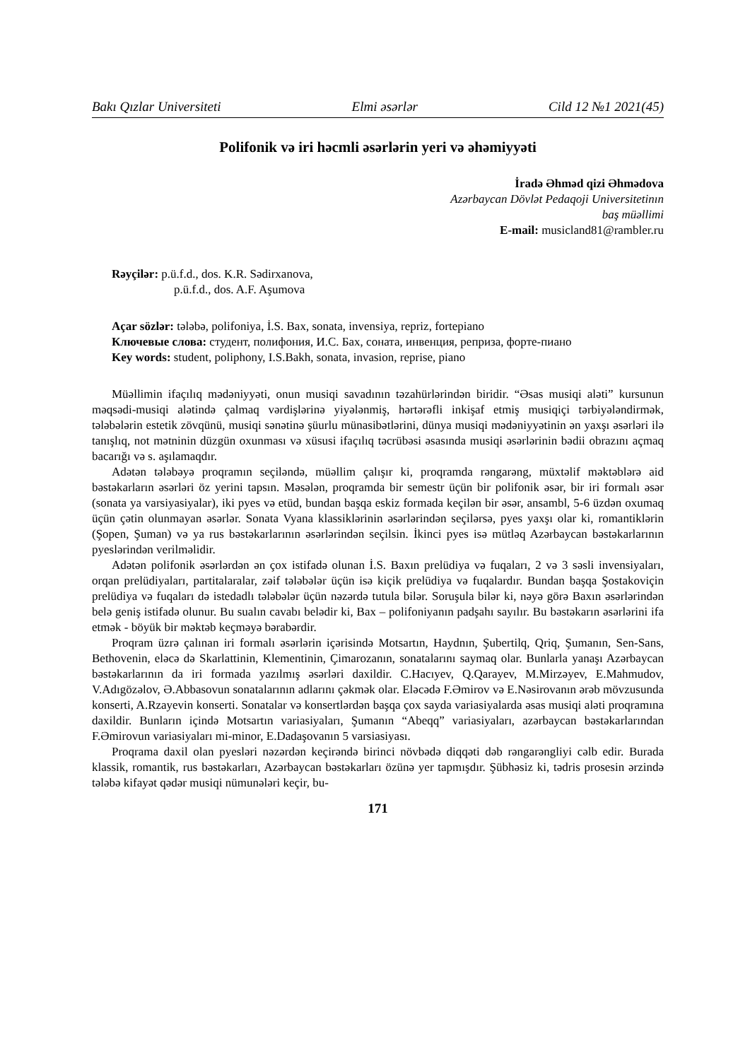Bakı Qızlar Universiteti Elmi əsərlər Cild 12 №1 2021(45)
Polifonik və iri həcmli əsərlərin yeri və əhəmiyyəti
İradə Əhməd qizi Əhmədova
Azərbaycan Dövlət Pedaqoji Universitetinın
baş müəllimi
E-mail: musicland81@rambler.ru
Rəyçilər: p.ü.f.d., dos. K.R. Sədirxanova,
p.ü.f.d., dos. A.F. Aşumova
Açar sözlər: tələbə, polifoniya, İ.S. Bax, sonata, invensiya, repriz, fortepiano
Ключевые слова: студент, полифония, И.С. Бах, соната, инвенция, реприза, форте-пиано
Key words: student, poliphony, I.S.Bakh, sonata, invasion, reprise, piano
Müəllimin ifaçılıq mədəniyyəti, onun musiqi savadının təzahürlərindən biridir. “Əsas musiqi aləti” kursunun məqsədi-musiqi alətində çalmaq vərdişlərinə yiyələnmiş, hərtərəfli inkişaf etmiş musiqiçi tərbiyələndirmək, tələbələrin estetik zövqünü, musiqi sənətinə şüurlu münasibətlərini, dünya musiqi mədəniyyətinin ən yaxşı əsərləri ilə tanışlıq, not mətninin düzgün oxunması və xüsusi ifaçılıq təcrübəsi əsasında musiqi əsərlərinin bədii obrazını açmaq bacarığı və s. aşılamaqdır.
Adətən tələbəyə proqramın seçiləndə, müəllim çalışır ki, proqramda rəngarəng, müxtəlif məktəblərə aid bəstəkarların əsərləri öz yerini tapsın. Məsələn, proqramda bir semestr üçün bir polifonik əsər, bir iri formalı əsər (sonata ya varsiyasiyalar), iki pyes və etüd, bundan başqa eskiz formada keçilən bir əsər, ansambl, 5-6 üzdən oxumaq üçün çətin olunmayan əsərlər. Sonata Vyana klassiklərinin əsərlərindən seçilərsə, pyes yaxşı olar ki, romantiklərin (Şopen, Şuman) və ya rus bəstəkarlarının əsərlərindən seçilsin. İkinci pyes isə mütləq Azərbaycan bəstəkarlarının pyeslərindən verilməlidir.
Adətən polifonik əsərlərdən ən çox istifadə olunan İ.S. Baxın prelüdiya və fuqaları, 2 və 3 səsli invensiyaları, orqan prelüdiyaları, partitalaralar, zəif tələbələr üçün isə kiçik prelüdiya və fuqalardır. Bundan başqa Şostakoviçin prelüdiya və fuqaları də istedadlı tələbələr üçün nəzərdə tutula bilər. Soruşula bilər ki, nəyə görə Baxın əsərlərindən belə geniş istifadə olunur. Bu sualın cavabı belədir ki, Bax – polifoniyanın padşahı sayılır. Bu bəstəkarın əsərlərini ifa etmək - böyük bir məktəb keçməyə bərabərdir.
Proqram üzrə çalınan iri formalı əsərlərin içərisində Motsartın, Haydnın, Şubertilq, Qriq, Şumanın, Sen-Sans, Bethovenin, eləcə də Skarlattinin, Klementinin, Çimarozanın, sonatalarını saymaq olar. Bunlarla yanaşı Azərbaycan bəstəkarlarının da iri formada yazılmış əsərləri daxildir. C.Hacıyev, Q.Qarayev, M.Mirzəyev, E.Mahmudov, V.Adıgözəlov, Ə.Abbasovun sonatalarının adlarını çəkmək olar. Eləcədə F.Əmirov və E.Nəsirovanın ərəb mövzusunda konserti, A.Rzayevin konserti. Sonatalar və konsertlərdən başqa çox sayda variasiyalarda əsas musiqi aləti proqramına daxildir. Bunların içində Motsartın variasiyaları, Şumanın “Abeqq” variasiyaları, azərbaycan bəstəkarlarından F.Əmirovun variasiyaları mi-minor, E.Dadaşovanın 5 varsiasiyası.
Proqrama daxil olan pyesləri nəzərdən keçirəndə birinci növbədə diqqəti dəb rəngarəngliyi cəlb edir. Burada klassik, romantik, rus bəstəkarları, Azərbaycan bəstəkarları özünə yer tapmışdır. Şübhəsiz ki, tədris prosesin ərzində tələbə kifayət qədər musiqi nümunələri keçir, bu-
171